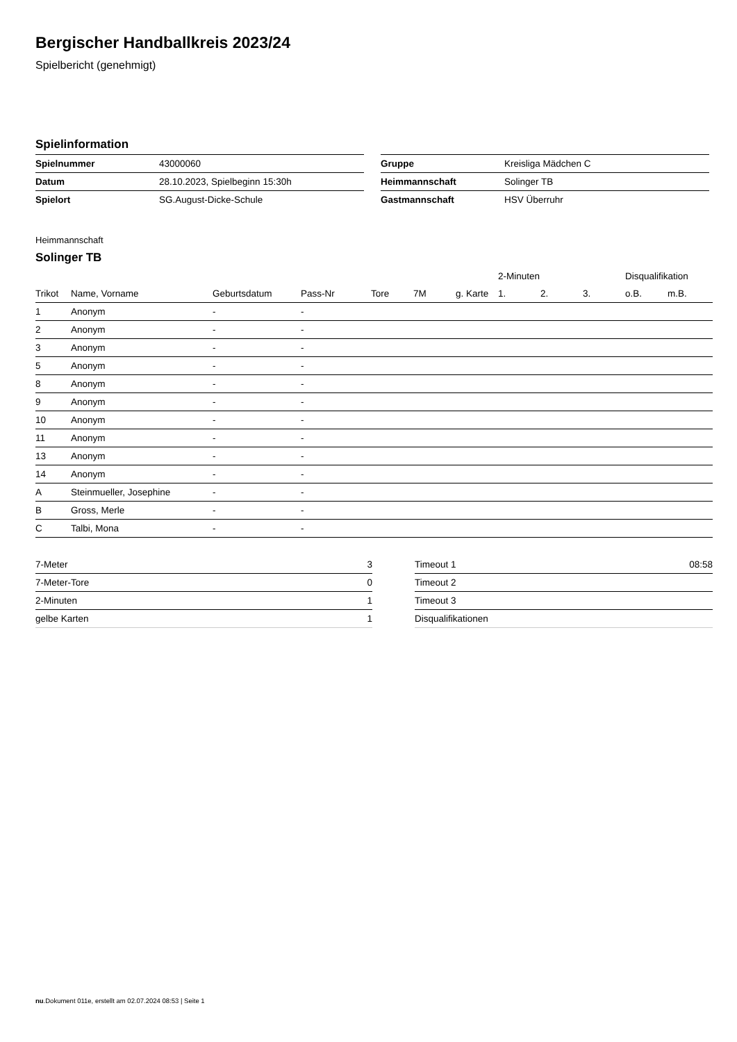Bergischer Handballkreis 2023/24
Spielbericht (genehmigt)
Spielinformation
| Spielnummer | 43000060 |
| Datum | 28.10.2023, Spielbeginn 15:30h |
| Spielort | SG.August-Dicke-Schule |
| Gruppe | Kreisliga Mädchen C |
| Heimmannschaft | Solinger TB |
| Gastmannschaft | HSV Überruhr |
Heimmannschaft
Solinger TB
| | | | | | | | 2-Minuten | | | Disqualifikation | |
| --- | --- | --- | --- | --- | --- | --- | --- | --- | --- | --- | --- |
| Trikot | Name, Vorname | Geburtsdatum | Pass-Nr | Tore | 7M | g. Karte | 1. | 2. | 3. | o.B. | m.B. |
| 1 | Anonym | - | - | | | | | | | | |
| 2 | Anonym | - | - | | | | | | | | |
| 3 | Anonym | - | - | | | | | | | | |
| 5 | Anonym | - | - | | | | | | | | |
| 8 | Anonym | - | - | | | | | | | | |
| 9 | Anonym | - | - | | | | | | | | |
| 10 | Anonym | - | - | | | | | | | | |
| 11 | Anonym | - | - | | | | | | | | |
| 13 | Anonym | - | - | | | | | | | | |
| 14 | Anonym | - | - | | | | | | | | |
| A | Steinmueller, Josephine | - | - | | | | | | | | |
| B | Gross, Merle | - | - | | | | | | | | |
| C | Talbi, Mona | - | - | | | | | | | | |
| 7-Meter | 3 |
| 7-Meter-Tore | 0 |
| 2-Minuten | 1 |
| gelbe Karten | 1 |
| Timeout 1 | 08:58 |
| Timeout 2 | |
| Timeout 3 | |
| Disqualifikationen | |
nu.Dokument 011e, erstellt am 02.07.2024 08:53 | Seite 1